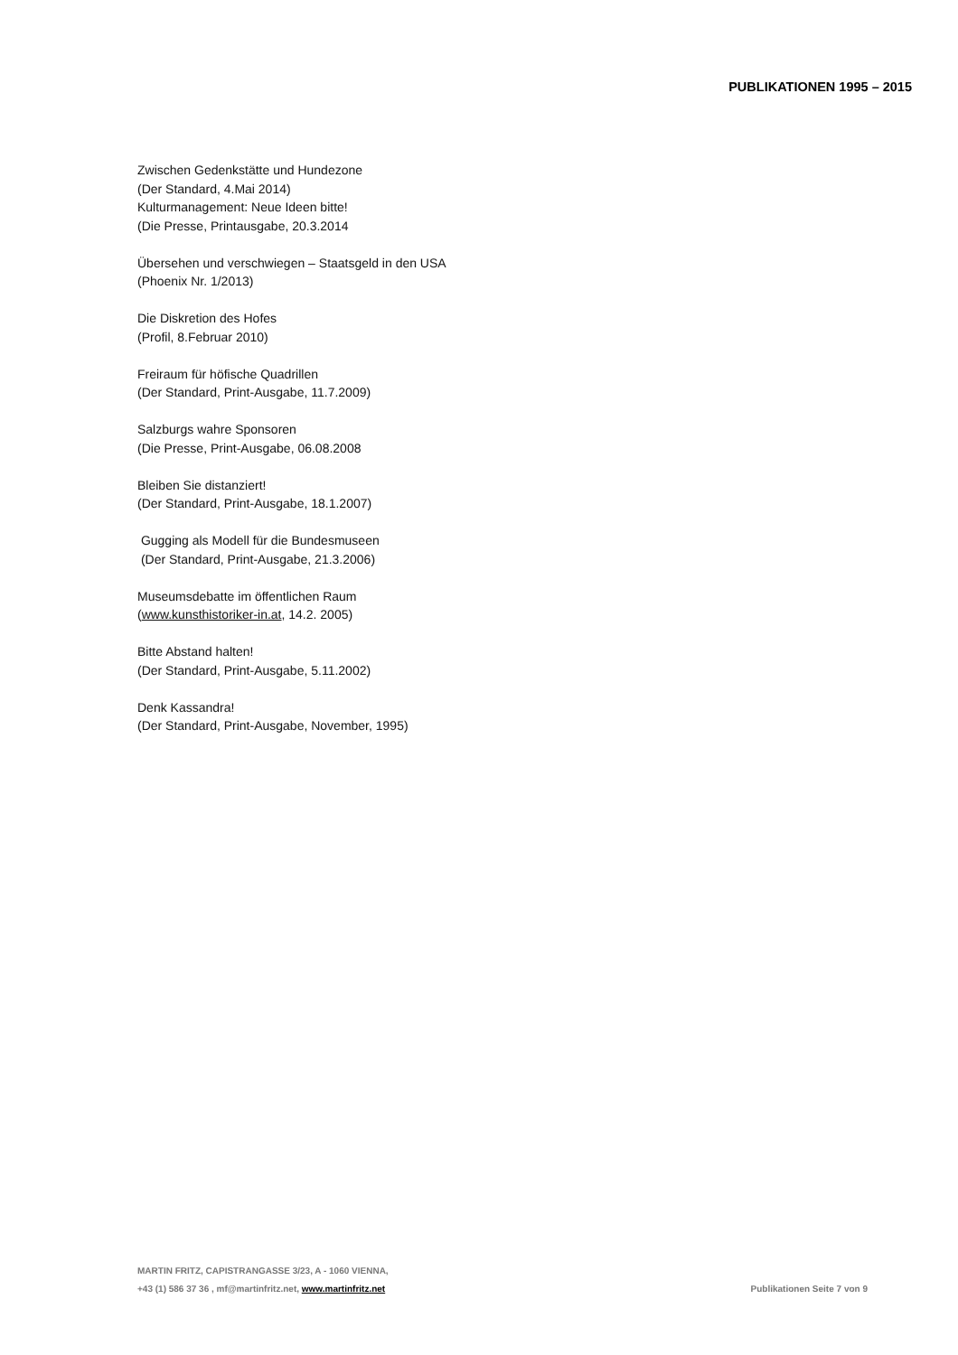PUBLIKATIONEN 1995 – 2015
Zwischen Gedenkstätte und Hundezone
(Der Standard, 4.Mai 2014)
Kulturmanagement: Neue Ideen bitte!
(Die Presse, Printausgabe, 20.3.2014
Übersehen und verschwiegen – Staatsgeld in den USA
(Phoenix Nr. 1/2013)
Die Diskretion des Hofes
(Profil, 8.Februar 2010)
Freiraum für höfische Quadrillen
(Der Standard, Print-Ausgabe, 11.7.2009)
Salzburgs wahre Sponsoren
(Die Presse, Print-Ausgabe, 06.08.2008
Bleiben Sie distanziert!
(Der Standard, Print-Ausgabe, 18.1.2007)
Gugging als Modell für die Bundesmuseen
(Der Standard, Print-Ausgabe, 21.3.2006)
Museumsdebatte im öffentlichen Raum
(www.kunsthistoriker-in.at, 14.2. 2005)
Bitte Abstand halten!
(Der Standard, Print-Ausgabe, 5.11.2002)
Denk Kassandra!
(Der Standard, Print-Ausgabe, November, 1995)
MARTIN FRITZ, CAPISTRANGASSE 3/23, A - 1060 VIENNA,
+43 (1) 586 37 36 , mf@martinfritz.net, www.martinfritz.net
Publikationen Seite 7 von 9